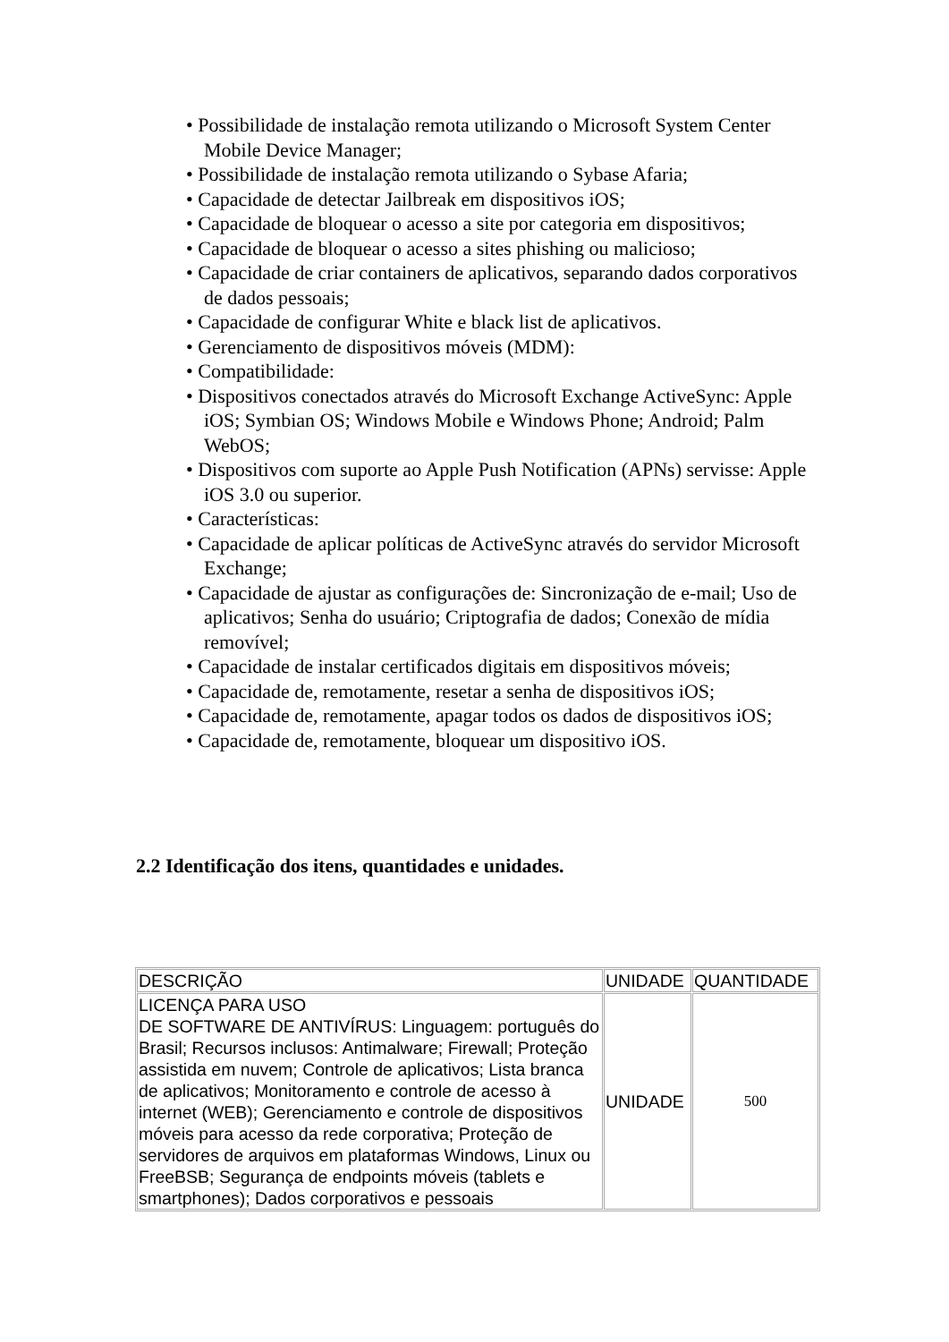• Possibilidade de instalação remota utilizando o Microsoft System Center Mobile Device Manager;
• Possibilidade de instalação remota utilizando o Sybase Afaria;
• Capacidade de detectar Jailbreak em dispositivos iOS;
• Capacidade de bloquear o acesso a site por categoria em dispositivos;
• Capacidade de bloquear o acesso a sites phishing ou malicioso;
• Capacidade de criar containers de aplicativos, separando dados corporativos de dados pessoais;
• Capacidade de configurar White e black list de aplicativos.
• Gerenciamento de dispositivos móveis (MDM):
• Compatibilidade:
• Dispositivos conectados através do Microsoft Exchange ActiveSync: Apple iOS; Symbian OS; Windows Mobile e Windows Phone; Android; Palm WebOS;
• Dispositivos com suporte ao Apple Push Notification (APNs) servisse: Apple iOS 3.0 ou superior.
• Características:
• Capacidade de aplicar políticas de ActiveSync através do servidor Microsoft Exchange;
• Capacidade de ajustar as configurações de: Sincronização de e-mail; Uso de aplicativos; Senha do usuário; Criptografia de dados; Conexão de mídia removível;
• Capacidade de instalar certificados digitais em dispositivos móveis;
• Capacidade de, remotamente, resetar a senha de dispositivos iOS;
• Capacidade de, remotamente, apagar todos os dados de dispositivos iOS;
• Capacidade de, remotamente, bloquear um dispositivo iOS.
2.2 Identificação dos itens, quantidades e unidades.
| DESCRIÇÃO | UNIDADE | QUANTIDADE |
| LICENÇA PARA USO DE SOFTWARE DE ANTIVÍRUS: Linguagem: português do Brasil; Recursos inclusos: Antimalware; Firewall; Proteção assistida em nuvem; Controle de aplicativos; Lista branca de aplicativos; Monitoramento e controle de acesso à internet (WEB); Gerenciamento e controle de dispositivos móveis para acesso da rede corporativa; Proteção de servidores de arquivos em plataformas Windows, Linux ou FreeBSB; Segurança de endpoints móveis (tablets e smartphones); Dados corporativos e pessoais | UNIDADE | 500 |